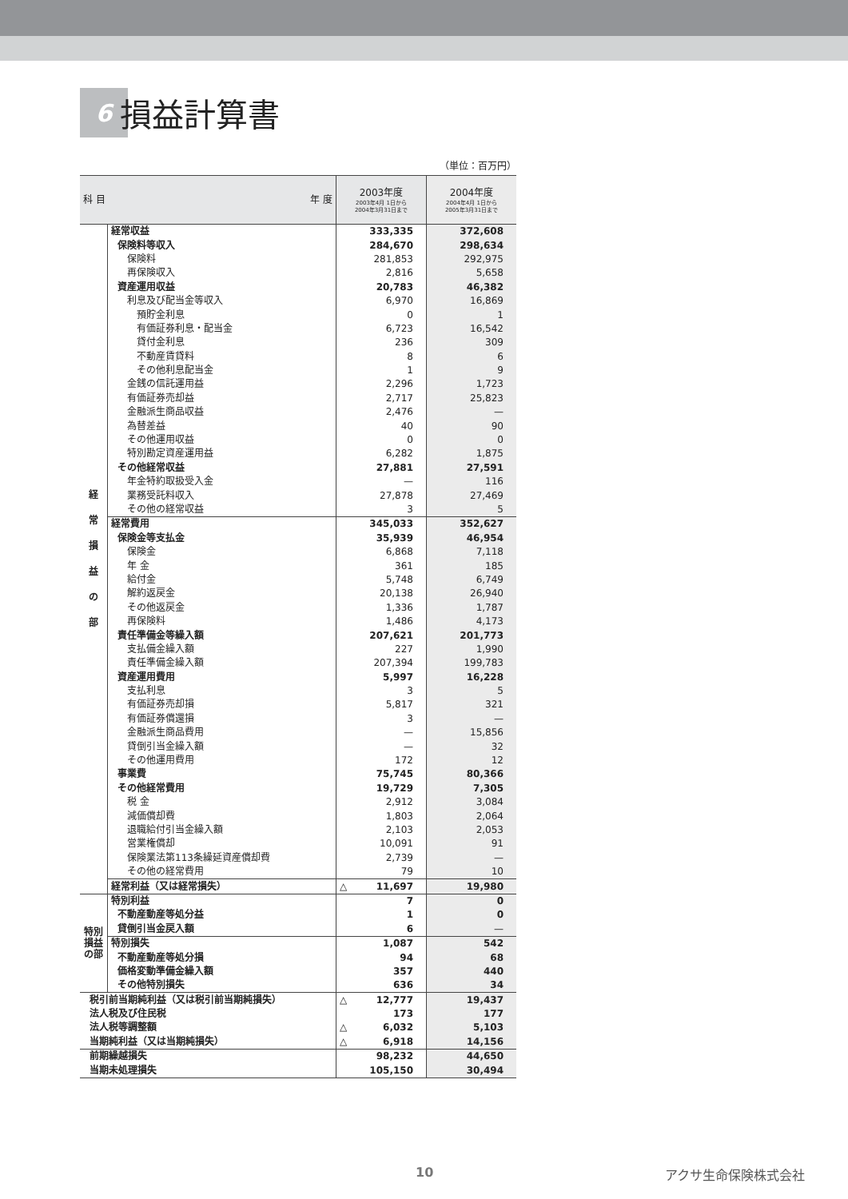6 損益計算書
（単位：百万円）
| 科 目 年 度 | | 2003年度 2003年4月 1日から 2004年3月31日まで | 2004年度 2004年4月 1日から 2005年3月31日まで |
| --- | --- | --- | --- |
| 経 常 損 益 の 部 | 経常収益 | 333,335 | 372,608 |
| | 保険料等収入 | 284,670 | 298,634 |
| | 保険料 | 281,853 | 292,975 |
| | 再保険収入 | 2,816 | 5,658 |
| | 資産運用収益 | 20,783 | 46,382 |
| | 利息及び配当金等収入 | 6,970 | 16,869 |
| | 預貯金利息 | 0 | 1 |
| | 有価証券利息・配当金 | 6,723 | 16,542 |
| | 貸付金利息 | 236 | 309 |
| | 不動産賃貸料 | 8 | 6 |
| | その他利息配当金 | 1 | 9 |
| | 金銭の信託運用益 | 2,296 | 1,723 |
| | 有価証券売却益 | 2,717 | 25,823 |
| | 金融派生商品収益 | 2,476 | — |
| | 為替差益 | 40 | 90 |
| | その他運用収益 | 0 | 0 |
| | 特別勘定資産運用益 | 6,282 | 1,875 |
| | その他経常収益 | 27,881 | 27,591 |
| | 年金特約取扱受入金 | — | 116 |
| | 業務受託料収入 | 27,878 | 27,469 |
| | その他の経常収益 | 3 | 5 |
| | 経常費用 | 345,033 | 352,627 |
| | 保険金等支払金 | 35,939 | 46,954 |
| | 保険金 | 6,868 | 7,118 |
| | 年 金 | 361 | 185 |
| | 給付金 | 5,748 | 6,749 |
| | 解約返戻金 | 20,138 | 26,940 |
| | その他返戻金 | 1,336 | 1,787 |
| | 再保険料 | 1,486 | 4,173 |
| | 責任準備金等繰入額 | 207,621 | 201,773 |
| | 支払備金繰入額 | 227 | 1,990 |
| | 責任準備金繰入額 | 207,394 | 199,783 |
| | 資産運用費用 | 5,997 | 16,228 |
| | 支払利息 | 3 | 5 |
| | 有価証券売却損 | 5,817 | 321 |
| | 有価証券償還損 | 3 | — |
| | 金融派生商品費用 | — | 15,856 |
| | 貸倒引当金繰入額 | — | 32 |
| | その他運用費用 | 172 | 12 |
| | 事業費 | 75,745 | 80,366 |
| | その他経常費用 | 19,729 | 7,305 |
| | 税 金 | 2,912 | 3,084 |
| | 減価償却費 | 1,803 | 2,064 |
| | 退職給付引当金繰入額 | 2,103 | 2,053 |
| | 営業権償却 | 10,091 | 91 |
| | 保険業法第113条繰延資産償却費 | 2,739 | — |
| | その他の経常費用 | 79 | 10 |
| | 経常利益（又は経常損失） | △ 11,697 | 19,980 |
| 特別損益の部 | 特別利益 | 7 | 0 |
| | 不動産動産等処分益 | 1 | 0 |
| | 貸倒引当金戻入額 | 6 | — |
| | 特別損失 | 1,087 | 542 |
| | 不動産動産等処分損 | 94 | 68 |
| | 価格変動準備金繰入額 | 357 | 440 |
| | その他特別損失 | 636 | 34 |
| 税引前当期純利益（又は税引前当期純損失） | | △ 12,777 | 19,437 |
| 法人税及び住民税 | | 173 | 177 |
| 法人税等調整額 | | △ 6,032 | 5,103 |
| 当期純利益（又は当期純損失） | | △ 6,918 | 14,156 |
| 前期繰越損失 | | 98,232 | 44,650 |
| 当期未処理損失 | | 105,150 | 30,494 |
10 アクサ生命保険株式会社